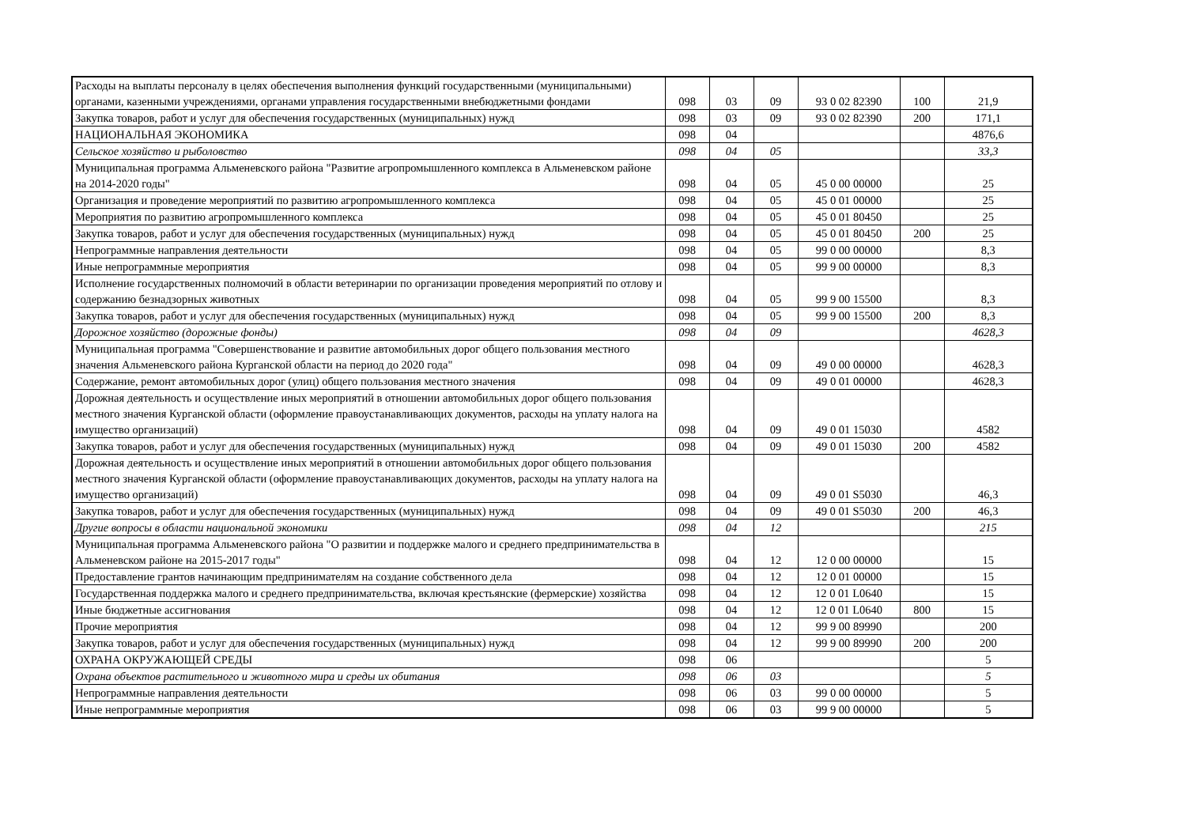| Расходы на выплаты персоналу в целях обеспечения выполнения функций государственными (муниципальными) органами, казенными учреждениями, органами управления государственными внебюджетными фондами | 098 | 03 | 09 | 93 0 02 82390 | 100 | 21,9 |
| Закупка товаров, работ и услуг для обеспечения государственных (муниципальных) нужд | 098 | 03 | 09 | 93 0 02 82390 | 200 | 171,1 |
| НАЦИОНАЛЬНАЯ ЭКОНОМИКА | 098 | 04 | | | | 4876,6 |
| Сельское хозяйство и рыболовство | 098 | 04 | 05 | | | 33,3 |
| Муниципальная программа Альменевского района "Развитие агропромышленного комплекса в Альменевском районе на 2014-2020 годы" | 098 | 04 | 05 | 45 0 00 00000 | | 25 |
| Организация и проведение мероприятий по развитию агропромышленного комплекса | 098 | 04 | 05 | 45 0 01 00000 | | 25 |
| Мероприятия по развитию агропромышленного комплекса | 098 | 04 | 05 | 45 0 01 80450 | | 25 |
| Закупка товаров, работ и услуг для обеспечения государственных (муниципальных) нужд | 098 | 04 | 05 | 45 0 01 80450 | 200 | 25 |
| Непрограммные направления деятельности | 098 | 04 | 05 | 99 0 00 00000 | | 8,3 |
| Иные непрограммные мероприятия | 098 | 04 | 05 | 99 9 00 00000 | | 8,3 |
| Исполнение государственных полномочий в области ветеринарии по организации проведения мероприятий по отлову и содержанию безнадзорных животных | 098 | 04 | 05 | 99 9 00 15500 | | 8,3 |
| Закупка товаров, работ и услуг для обеспечения государственных (муниципальных) нужд | 098 | 04 | 05 | 99 9 00 15500 | 200 | 8,3 |
| Дорожное хозяйство (дорожные фонды) | 098 | 04 | 09 | | | 4628,3 |
| Муниципальная программа "Совершенствование и развитие автомобильных дорог общего пользования местного значения Альменевского района Курганской области на период до 2020 года" | 098 | 04 | 09 | 49 0 00 00000 | | 4628,3 |
| Содержание, ремонт автомобильных дорог (улиц) общего пользования местного значения | 098 | 04 | 09 | 49 0 01 00000 | | 4628,3 |
| Дорожная деятельность и осуществление иных мероприятий в отношении автомобильных дорог общего пользования местного значения Курганской области (оформление правоустанавливающих документов, расходы на уплату налога на имущество организаций) | 098 | 04 | 09 | 49 0 01 15030 | | 4582 |
| Закупка товаров, работ и услуг для обеспечения государственных (муниципальных) нужд | 098 | 04 | 09 | 49 0 01 15030 | 200 | 4582 |
| Дорожная деятельность и осуществление иных мероприятий в отношении автомобильных дорог общего пользования местного значения Курганской области (оформление правоустанавливающих документов, расходы на уплату налога на имущество организаций) | 098 | 04 | 09 | 49 0 01 S5030 | | 46,3 |
| Закупка товаров, работ и услуг для обеспечения государственных (муниципальных) нужд | 098 | 04 | 09 | 49 0 01 S5030 | 200 | 46,3 |
| Другие вопросы в области национальной экономики | 098 | 04 | 12 | | | 215 |
| Муниципальная программа Альменевского района "О развитии и поддержке малого и среднего предпринимательства в Альменевском районе на 2015-2017 годы" | 098 | 04 | 12 | 12 0 00 00000 | | 15 |
| Предоставление грантов начинающим предпринимателям на создание собственного дела | 098 | 04 | 12 | 12 0 01 00000 | | 15 |
| Государственная поддержка малого и среднего предпринимательства, включая крестьянские (фермерские) хозяйства | 098 | 04 | 12 | 12 0 01 L0640 | | 15 |
| Иные бюджетные ассигнования | 098 | 04 | 12 | 12 0 01 L0640 | 800 | 15 |
| Прочие мероприятия | 098 | 04 | 12 | 99 9 00 89990 | | 200 |
| Закупка товаров, работ и услуг для обеспечения государственных (муниципальных) нужд | 098 | 04 | 12 | 99 9 00 89990 | 200 | 200 |
| ОХРАНА ОКРУЖАЮЩЕЙ СРЕДЫ | 098 | 06 | | | | 5 |
| Охрана объектов растительного и животного мира и среды их обитания | 098 | 06 | 03 | | | 5 |
| Непрограммные направления деятельности | 098 | 06 | 03 | 99 0 00 00000 | | 5 |
| Иные непрограммные мероприятия | 098 | 06 | 03 | 99 9 00 00000 | | 5 |